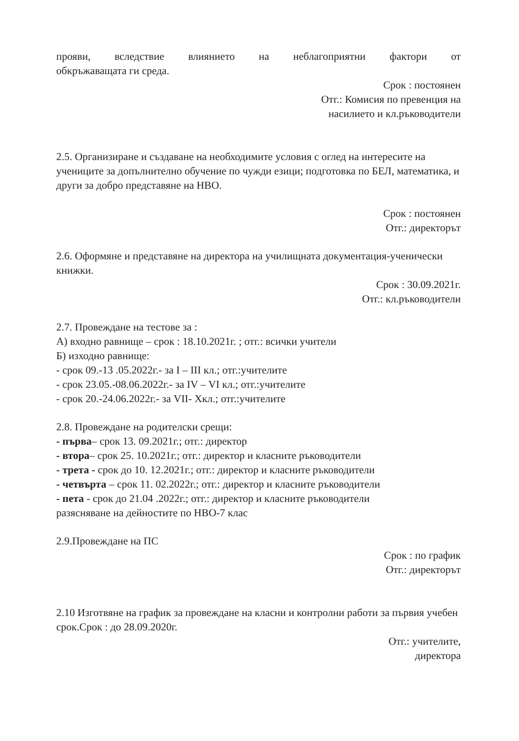прояви, вследствие влиянието на неблагоприятни фактори от
обкръжаващата ги среда.
Срок : постоянен
Отг.: Комисия по превенция на
насилието и кл.ръководители
2.5. Организиране и създаване на необходимите условия с оглед на интересите на учениците за допълнително обучение по чужди езици; подготовка по БЕЛ, математика, и други за добро представяне на НВО.
Срок : постоянен
Отг.: директорът
2.6. Оформяне и представяне на директора на училищната документация-ученически книжки.
Срок : 30.09.2021г.
Отг.: кл.ръководители
2.7. Провеждане на тестове за :
А) входно равнище – срок : 18.10.2021г. ; отг.: всички учители
Б) изходно равнище:
- срок 09.-13 .05.2022г.- за I – III кл.; отг.:учителите
- срок 23.05.-08.06.2022г.- за IV – VI кл.; отг.:учителите
- срок 20.-24.06.2022г.- за VII- Xкл.; отг.:учителите
2.8. Провеждане на родителски срещи:
- първа– срок 13. 09.2021г.; отг.: директор
- втора– срок 25. 10.2021г.; отг.: директор и класните ръководители
- трета - срок до 10. 12.2021г.; отг.: директор и класните ръководители
- четвърта – срок 11. 02.2022г.; отг.: директор и класните ръководители
- пета - срок до 21.04 .2022г.; отг.: директор и класните ръководители
разясняване на дейностите по НВО-7 клас
2.9.Провеждане на ПС
Срок : по график
Отг.: директорът
2.10 Изготвяне на график за провеждане на класни и контролни работи за първия учебен срок.Срок : до 28.09.2020г.
Отг.: учителите,
директора